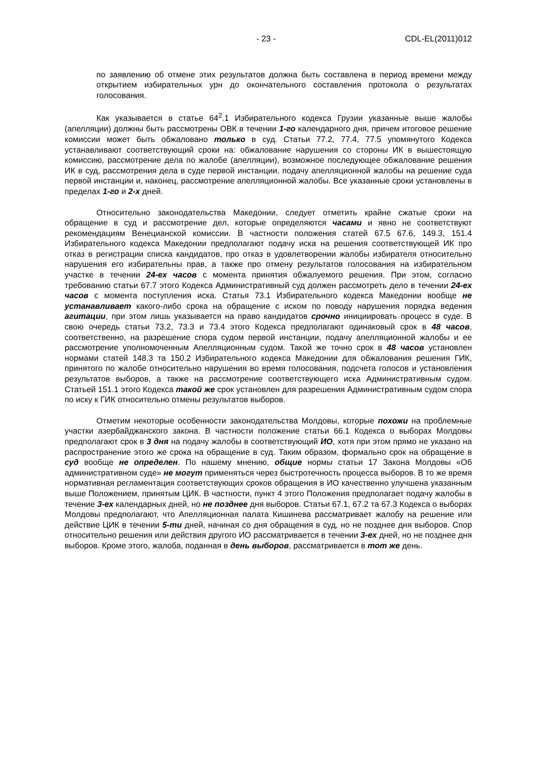- 23 - CDL-EL(2011)012
по заявлению об отмене этих результатов должна быть составлена в период времени между открытием избирательных урн до окончательного составления протокола о результатах голосования.
Как указывается в статье 64<sup>2</sup>.1 Избирательного кодекса Грузии указанные выше жалобы (апелляции) должны быть рассмотрены ОВК в течении 1-го календарного дня, причем итоговое решение комиссии может быть обжаловано только в суд. Статьи 77.2, 77.4, 77.5 упомянутого Кодекса устанавливают соответствующий сроки на: обжалование нарушения со стороны ИК в вышестоящую комиссию, рассмотрение дела по жалобе (апелляции), возможное последующее обжалование решения ИК в суд, рассмотрения дела в суде первой инстанции, подачу апелляционной жалобы на решение суда первой инстанции и, наконец, рассмотрение апелляционной жалобы. Все указанные сроки установлены в пределах 1-го и 2-х дней.
Относительно законодательства Македонии, следует отметить крайне сжатые сроки на обращение в суд и рассмотрение дел, которые определяются часами и явно не соответствуют рекомендациям Венецианской комиссии. В частности положения статей 67.5 67.6, 149.3, 151.4 Избирательного кодекса Македонии предполагают подачу иска на решения соответствующей ИК про отказ в регистрации списка кандидатов, про отказ в удовлетворении жалобы избирателя относительно нарушения его избирательны прав, а также про отмену результатов голосования на избирательном участке в течении 24-ех часов с момента принятия обжалуемого решения. При этом, согласно требованию статьи 67.7 этого Кодекса Административный суд должен рассмотреть дело в течении 24-ех часов с момента поступления иска. Статья 73.1 Избирательного кодекса Македонии вообще не устанавливает какого-либо срока на обращение с иском по поводу нарушения порядка ведения агитации, при этом лишь указывается на право кандидатов срочно инициировать процесс в суде. В свою очередь статьи 73.2, 73.3 и 73.4 этого Кодекса предполагают одинаковый срок в 48 часов, соответственно, на разрешение спора судом первой инстанции, подачу апелляционной жалобы и ее рассмотрение уполномоченным Апелляционным судом. Такой же точно срок в 48 часов установлен нормами статей 148.3 та 150.2 Избирательного кодекса Македонии для обжалования решения ГИК, принятого по жалобе относительно нарушения во время голосования, подсчета голосов и установления результатов выборов, а также на рассмотрение соответствующего иска Административным судом. Статьей 151.1 этого Кодекса такой же срок установлен для разрешения Административным судом спора по иску к ГИК относительно отмены результатов выборов.
Отметим некоторые особенности законодательства Молдовы, которые похожи на проблемные участки азербайджанского закона. В частности положение статьи 66.1 Кодекса о выборах Молдовы предполагают срок в 3 дня на подачу жалобы в соответствующий ИО, хотя при этом прямо не указано на распространение этого же срока на обращение в суд. Таким образом, формально срок на обращение в суд вообще не определен. По нашему мнению, общие нормы статьи 17 Закона Молдовы «Об административном суде» не могут применяться через быстротечность процесса выборов. В то же время нормативная регламентация соответствующих сроков обращения в ИО качественно улучшена указанным выше Положением, принятым ЦИК. В частности, пункт 4 этого Положения предполагает подачу жалобы в течение 3-ех календарных дней, но не позднее дня выборов. Статьи 67.1, 67.2 та 67.3 Кодекса о выборах Молдовы предполагают, что Апелляционная палата Кишинева рассматривает жалобу на решение или действие ЦИК в течении 5-ти дней, начиная со дня обращения в суд, но не позднее дня выборов. Спор относительно решения или действия другого ИО рассматривается в течении 3-ех дней, но не позднее дня выборов. Кроме этого, жалоба, поданная в день выборов, рассматривается в тот же день.